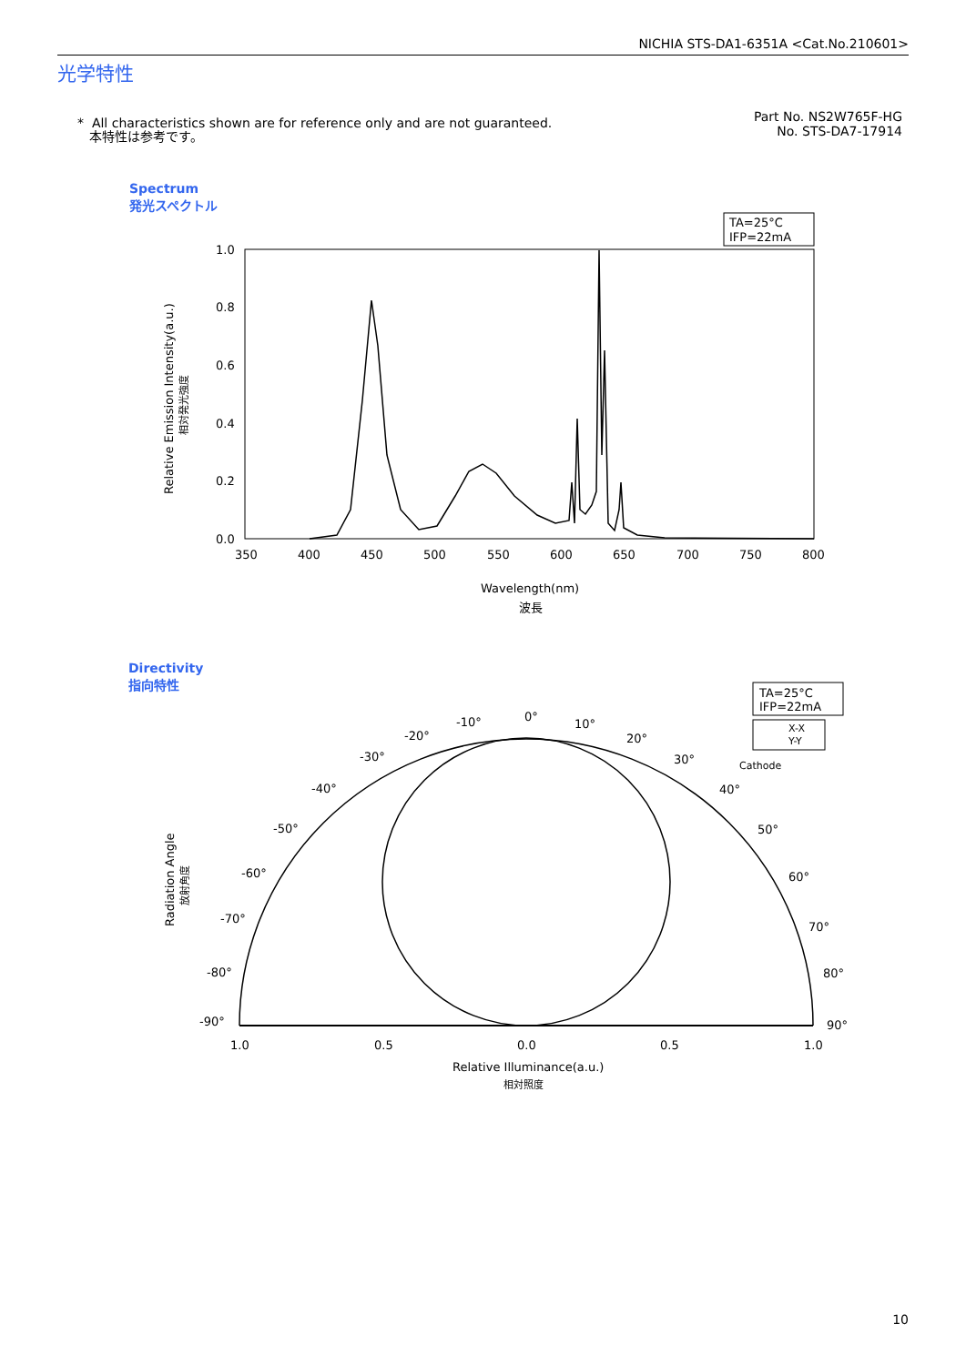NICHIA STS-DA1-6351A <Cat.No.210601>
光学特性
* All characteristics shown are for reference only and are not guaranteed.
本特性は参考です。
Part No. NS2W765F-HG
No. STS-DA7-17914
Spectrum
発光スペクトル
Directivity
指向特性
TA=25°C
IFP=22mA
1.0
0.8
0.6
0.4
0.2
0.0
350
400
450
500
550
600
650
700
750
800
Wavelength(nm)
波長
Relative Emission Intensity(a.u.)
相対発光強度
TA=25°C
IFP=22mA
X-X
Y-Y
Cathode
0°
10°
20°
30°
40°
50°
60°
70°
80°
90°
-10°
-20°
-30°
-40°
-50°
-60°
-70°
-80°
-90°
1.0
0.5
0.0
0.5
1.0
Relative Illuminance(a.u.)
相対照度
Radiation Angle
放射角度
10